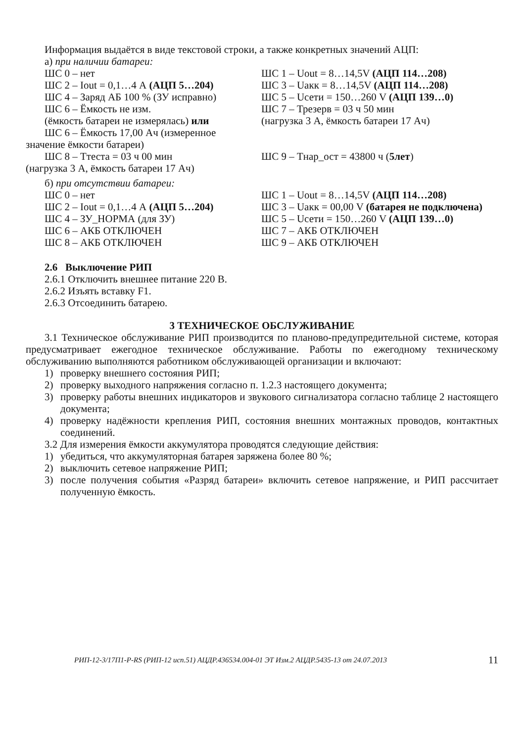Информация выдаётся в виде текстовой строки, а также конкретных значений АЦП:
а) при наличии батареи:
ШС 0 – нет ШС 1 – Uout = 8…14,5V (АЦП 114…208)
ШС 2 – Iout = 0,1…4 А (АЦП 5…204) ШС 3 – Uакк = 8…14,5V (АЦП 114…208)
ШС 4 – Заряд АБ 100 % (ЗУ исправно)
ШС 5 – Uсети = 150…260 V (АЦП 139…0)
ШС 6 – Ёмкость не изм. ШС 7 – Трезерв = 03 ч 50 мин
(ёмкость батареи не измерялась) или
(нагрузка 3 А, ёмкость батареи 17 Ач)
ШС 6 – Ёмкость 17,00 Ач (измеренное
значение ёмкости батареи)
ШС 8 – Ттеста = 03 ч 00 мин ШС 9 – Тнар_ост = 43800 ч (5лет)
(нагрузка 3 А, ёмкость батареи 17 Ач)
б) при отсутствии батареи:
ШС 0 – нет ШС 1 – Uout = 8…14,5V (АЦП 114…208)
ШС 2 – Iout = 0,1…4 А (АЦП 5…204) ШС 3 – Uакк = 00,00 V (батарея не подключена)
ШС 4 – ЗУ_НОРМА (для ЗУ) ШС 5 – Uсети = 150…260 V (АЦП 139…0)
ШС 6 – АКБ ОТКЛЮЧЕН ШС 7 – АКБ ОТКЛЮЧЕН
ШС 8 – АКБ ОТКЛЮЧЕН ШС 9 – АКБ ОТКЛЮЧЕН
2.6 Выключение РИП
2.6.1 Отключить внешнее питание 220 В.
2.6.2 Изъять вставку F1.
2.6.3 Отсоединить батарею.
3 ТЕХНИЧЕСКОЕ ОБСЛУЖИВАНИЕ
3.1 Техническое обслуживание РИП производится по планово-предупредительной системе, которая предусматривает ежегодное техническое обслуживание. Работы по ежегодному техническому обслуживанию выполняются работником обслуживающей организации и включают:
1) проверку внешнего состояния РИП;
2) проверку выходного напряжения согласно п. 1.2.3 настоящего документа;
3) проверку работы внешних индикаторов и звукового сигнализатора согласно таблице 2 настоящего документа;
4) проверку надёжности крепления РИП, состояния внешних монтажных проводов, контактных соединений.
3.2 Для измерения ёмкости аккумулятора проводятся следующие действия:
1) убедиться, что аккумуляторная батарея заряжена более 80 %;
2) выключить сетевое напряжение РИП;
3) после получения события «Разряд батареи» включить сетевое напряжение, и РИП рассчитает полученную ёмкость.
РИП-12-3/17П1-P-RS (РИП-12 исп.51) АЦДР.436534.004-01 ЭТ Изм.2 АЦДР.5435-13 от 24.07.2013 11